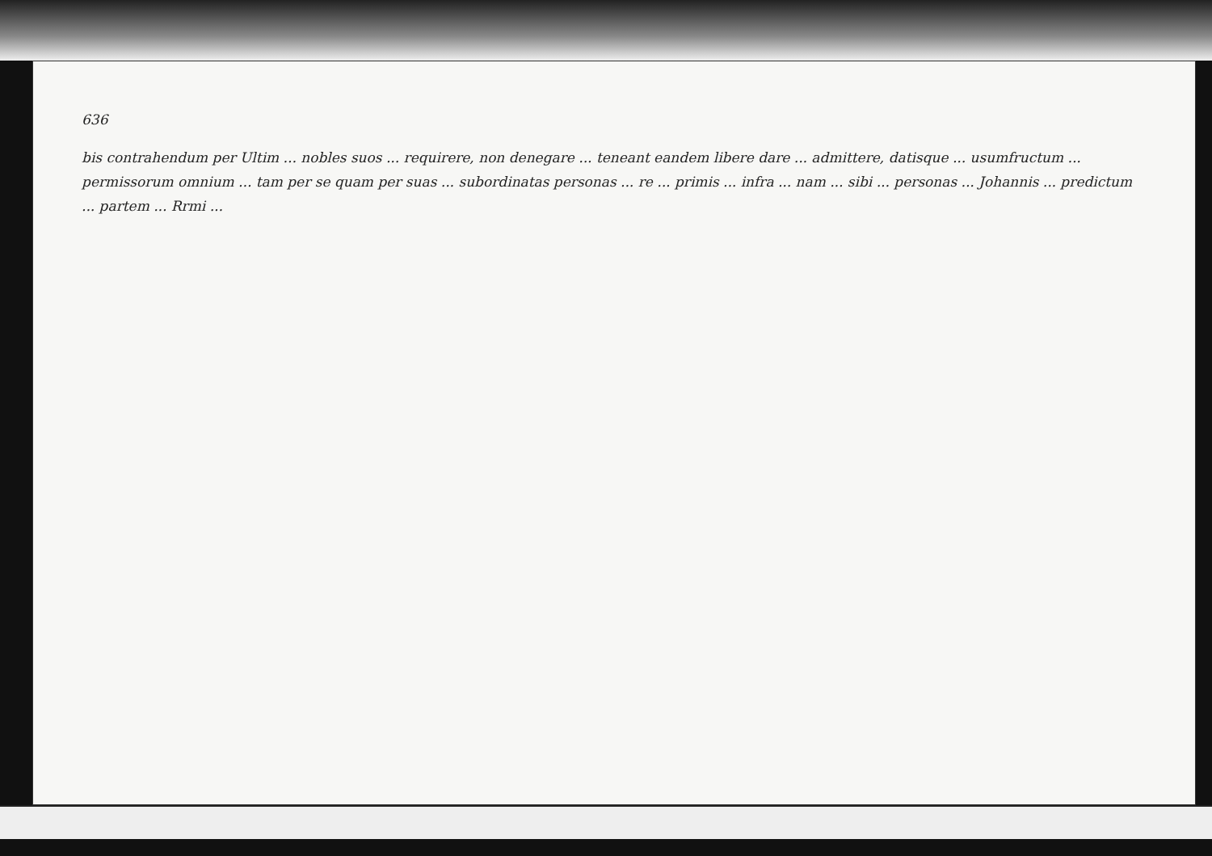636
bis contrahendum per Ultim ... nobles suos ... requirere, non denegare ... teneant eandem libere dare ... admittere, datisque ... usumfructum ... permissorum omnium ... tam per se quam per suas ... subordinatas personas ... re ... primis ... infra ... nam ... sibi ... personas ... Johannis ... predictum ... partem ... Rrmi ...